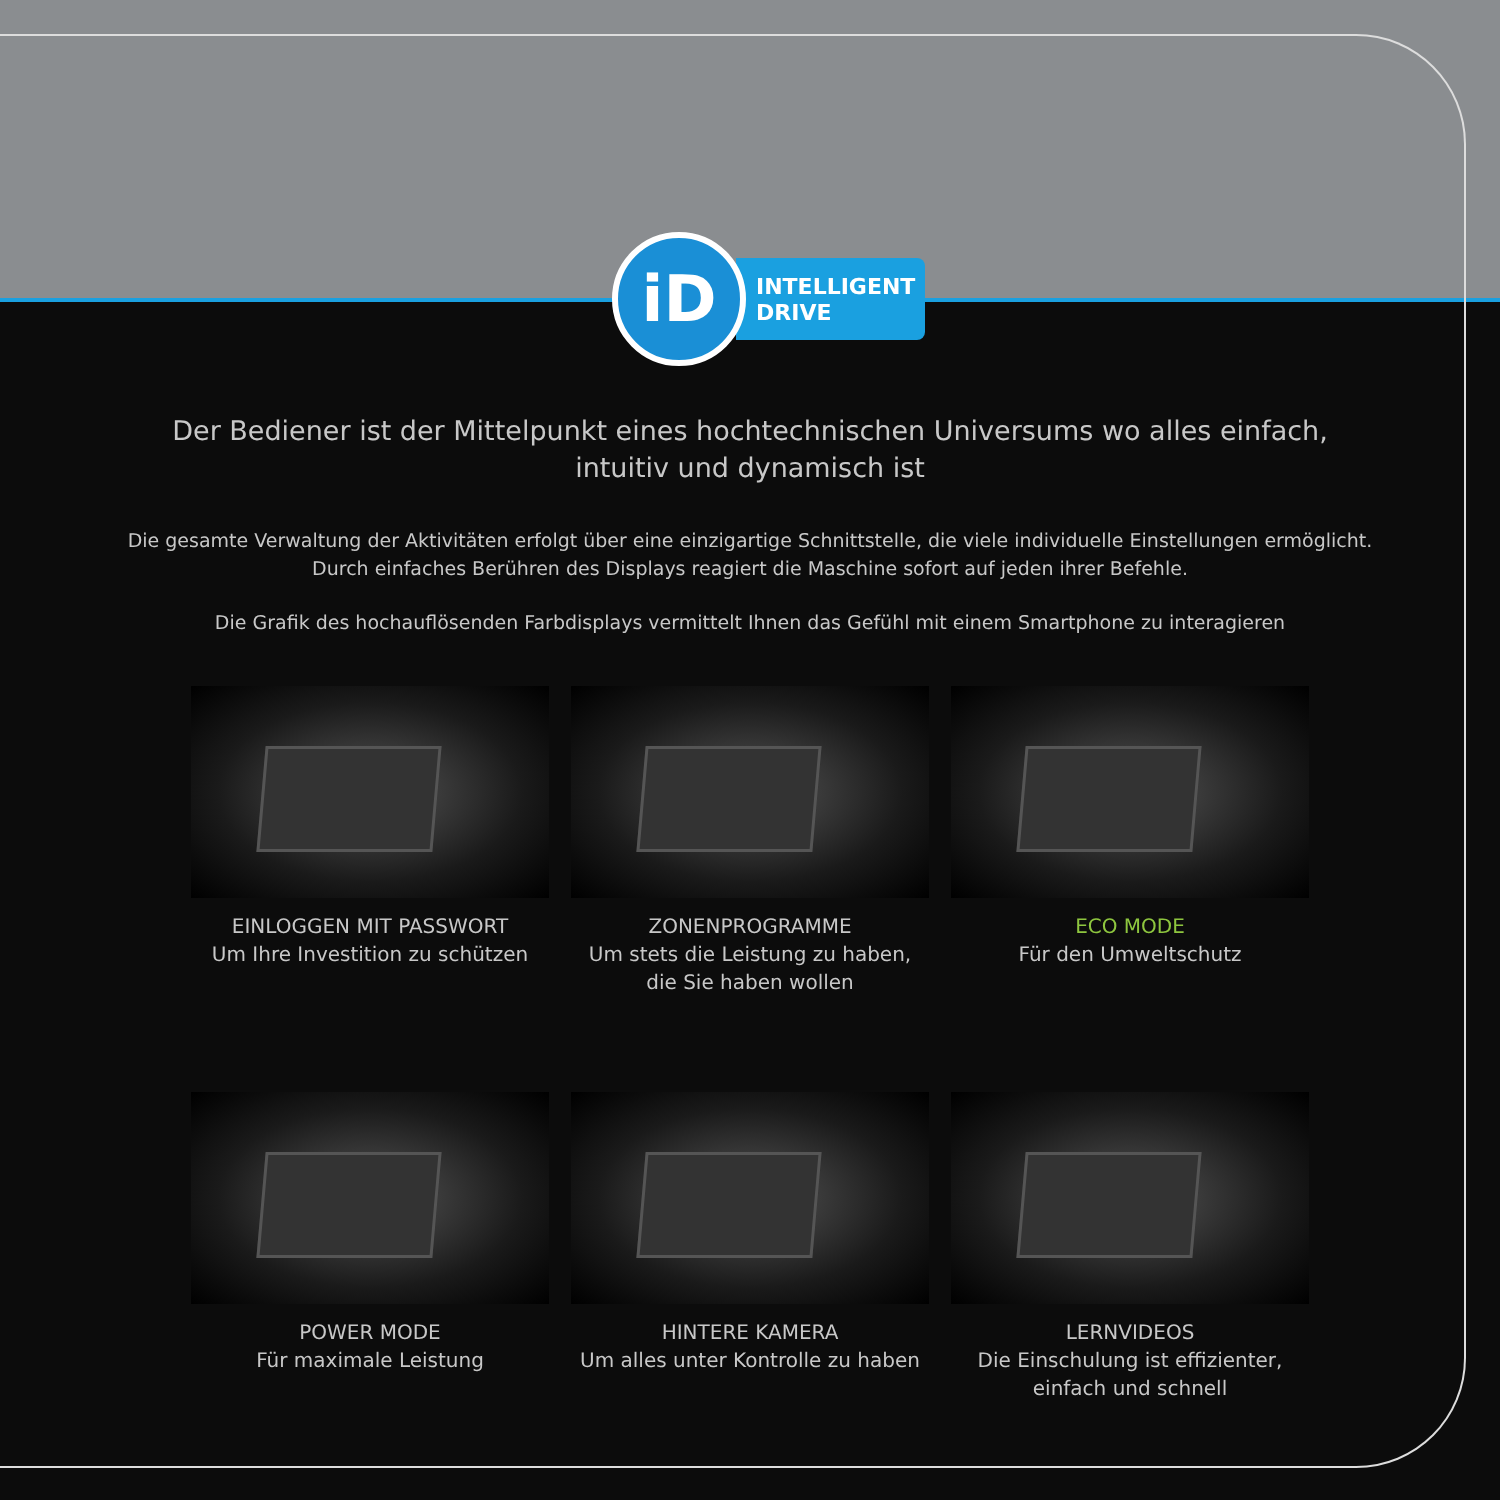iD
INTELLIGENT
DRIVE
Der Bediener ist der Mittelpunkt eines hochtechnischen Universums wo alles einfach, intuitiv und dynamisch ist
Die gesamte Verwaltung der Aktivitäten erfolgt über eine einzigartige Schnittstelle, die viele individuelle Einstellungen ermöglicht. Durch einfaches Berühren des Displays reagiert die Maschine sofort auf jeden ihrer Befehle.
Die Grafik des hochauflösenden Farbdisplays vermittelt Ihnen das Gefühl mit einem Smartphone zu interagieren
EINLOGGEN MIT PASSWORT
Um Ihre Investition zu schützen
ZONENPROGRAMME
Um stets die Leistung zu haben,
die Sie haben wollen
ECO MODE
Für den Umweltschutz
POWER MODE
Für maximale Leistung
HINTERE KAMERA
Um alles unter Kontrolle zu haben
LERNVIDEOS
Die Einschulung ist effizienter,
einfach und schnell